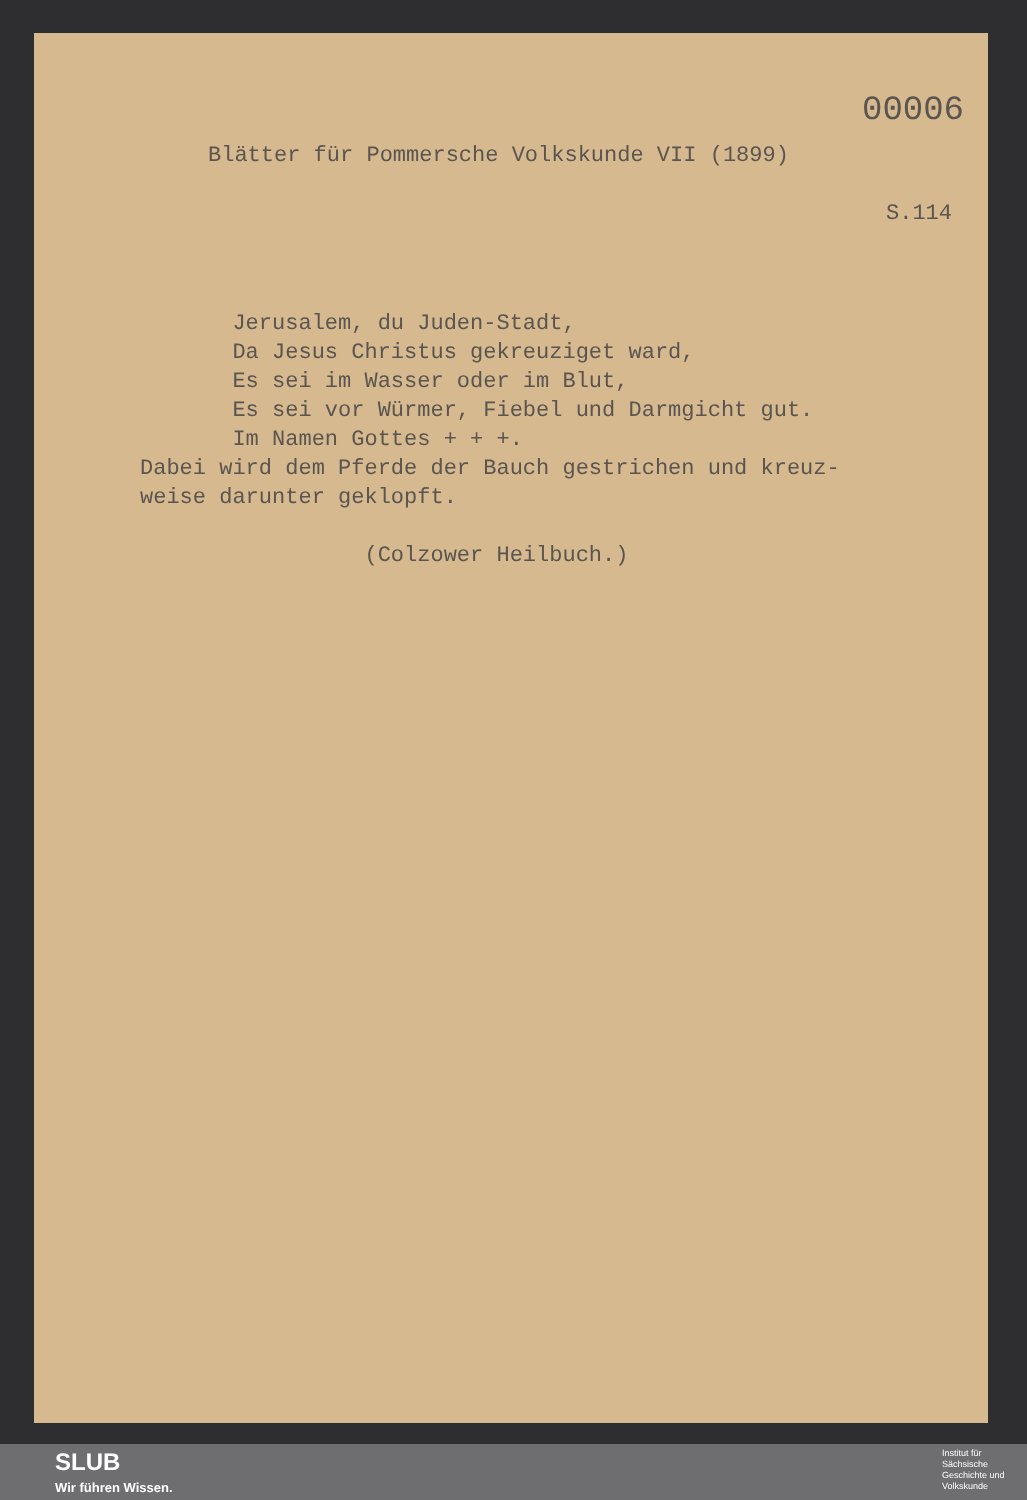00006
Blätter für Pommersche Volkskunde VII (1899)
S.114
Jerusalem, du Juden-Stadt, Da Jesus Christus gekreuziget ward, Es sei im Wasser oder im Blut, Es sei vor Würmer, Fiebel und Darmgicht gut. Im Namen Gottes + + +. Dabei wird dem Pferde der Bauch gestrichen und kreuz- weise darunter geklopft. (Colzower Heilbuch.)
SLUB
Wir führen Wissen.
Institut für
Sächsische
Geschichte und
Volkskunde